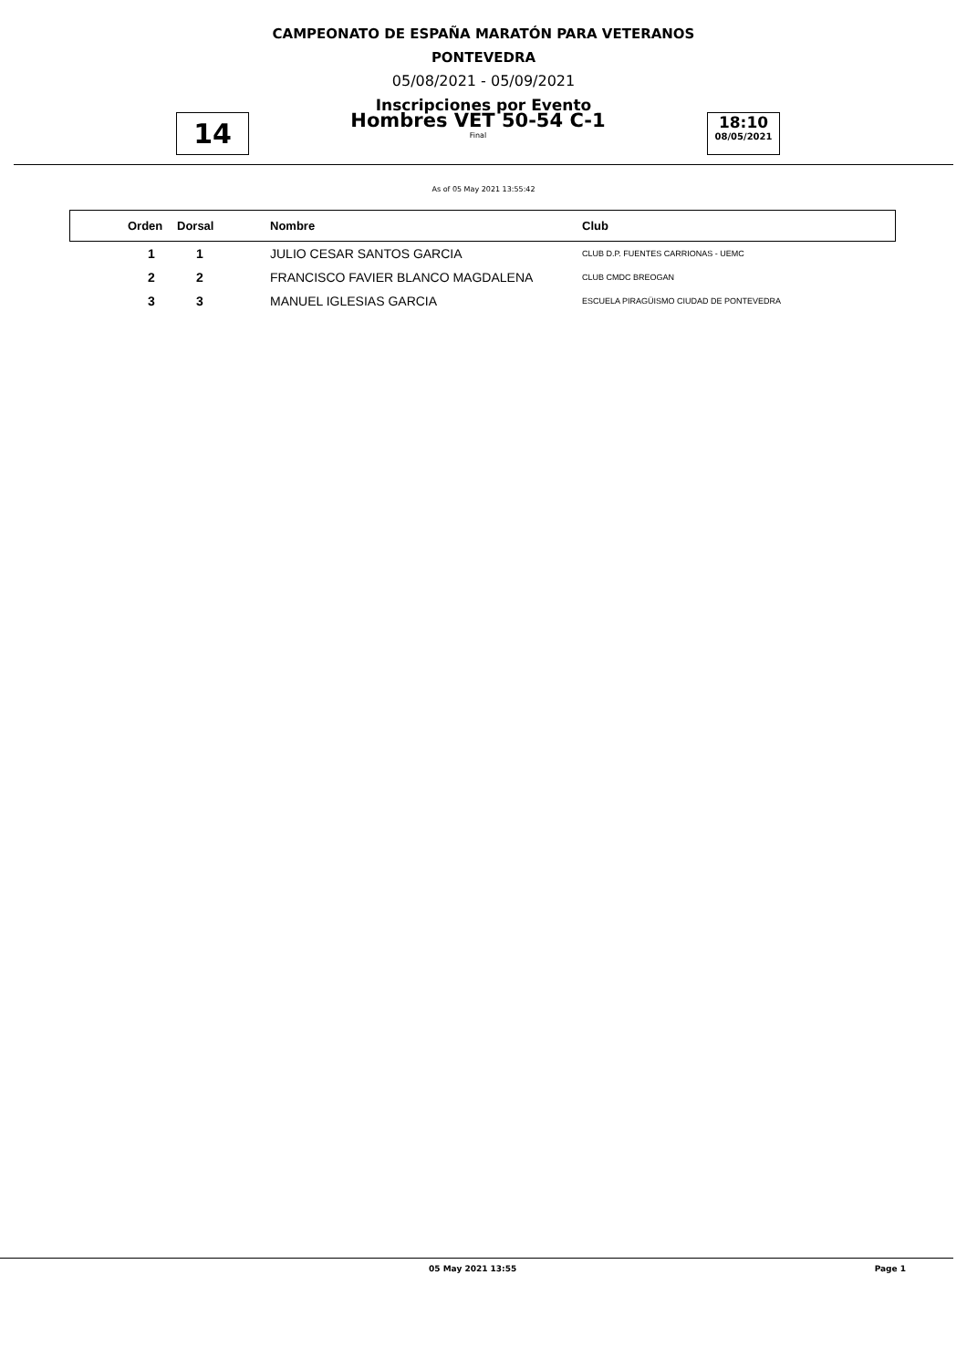CAMPEONATO DE ESPAÑA MARATÓN PARA VETERANOS
PONTEVEDRA
05/08/2021 - 05/09/2021
Inscripciones por Evento
14
Hombres VET 50-54 C-1
Final
18:10
08/05/2021
As of 05 May 2021 13:55:42
| | Orden | Dorsal | Nombre | Club |
| --- | --- | --- | --- | --- |
| | 1 | 1 | JULIO CESAR SANTOS GARCIA | CLUB D.P. FUENTES CARRIONAS - UEMC |
| | 2 | 2 | FRANCISCO FAVIER BLANCO MAGDALENA | CLUB CMDC BREOGAN |
| | 3 | 3 | MANUEL IGLESIAS GARCIA | ESCUELA PIRAGÜISMO CIUDAD DE PONTEVEDRA |
05 May 2021 13:55 Page 1